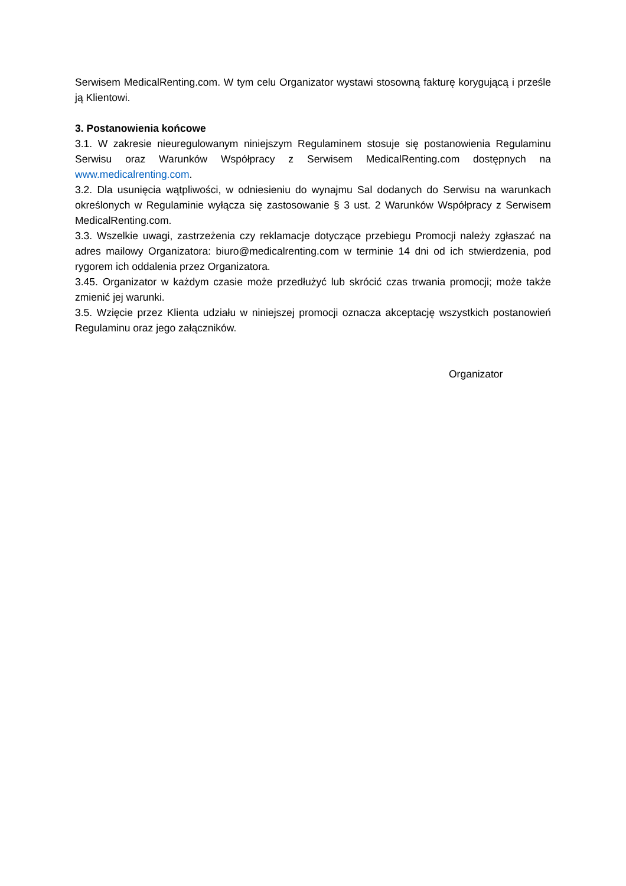Serwisem MedicalRenting.com. W tym celu Organizator wystawi stosowną fakturę korygującą i prześle ją Klientowi.
3. Postanowienia końcowe
3.1. W zakresie nieuregulowanym niniejszym Regulaminem stosuje się postanowienia Regulaminu Serwisu oraz Warunków Współpracy z Serwisem MedicalRenting.com dostępnych na www.medicalrenting.com.
3.2. Dla usunięcia wątpliwości, w odniesieniu do wynajmu Sal dodanych do Serwisu na warunkach określonych w Regulaminie wyłącza się zastosowanie § 3 ust. 2 Warunków Współpracy z Serwisem MedicalRenting.com.
3.3. Wszelkie uwagi, zastrzeżenia czy reklamacje dotyczące przebiegu Promocji należy zgłaszać na adres mailowy Organizatora: biuro@medicalrenting.com w terminie 14 dni od ich stwierdzenia, pod rygorem ich oddalenia przez Organizatora.
3.45. Organizator w każdym czasie może przedłużyć lub skrócić czas trwania promocji; może także zmienić jej warunki.
3.5. Wzięcie przez Klienta udziału w niniejszej promocji oznacza akceptację wszystkich postanowień Regulaminu oraz jego załączników.
Organizator